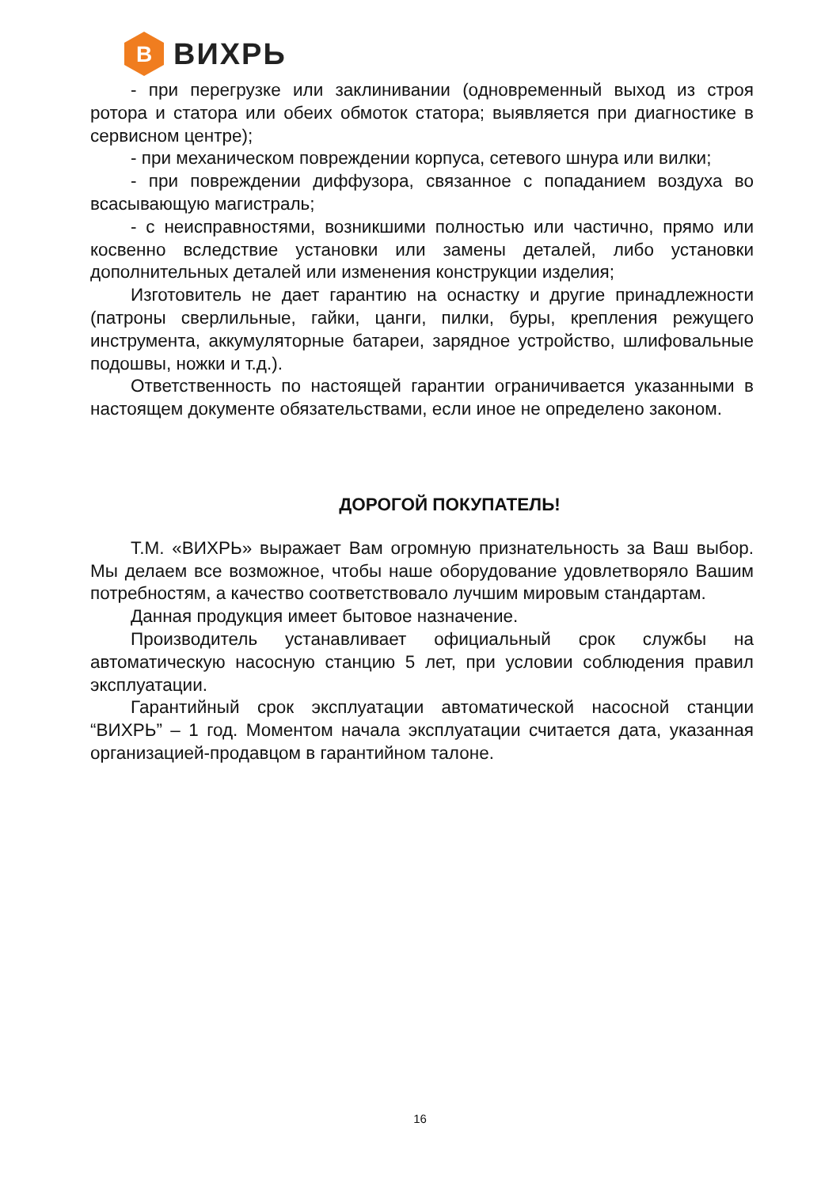В
ВИХРЬ
- при перегрузке или заклинивании (одновременный выход из строя ротора и статора или обеих обмоток статора; выявляется при диагностике в сервисном центре);
- при механическом повреждении корпуса, сетевого шнура или вилки;
- при повреждении диффузора, связанное с попаданием воздуха во всасывающую магистраль;
- с неисправностями, возникшими полностью или частично, прямо или косвенно вследствие установки или замены деталей, либо установки дополнительных деталей или изменения конструкции изделия;
Изготовитель не дает гарантию на оснастку и другие принадлежности (патроны сверлильные, гайки, цанги, пилки, буры, крепления режущего инструмента, аккумуляторные батареи, зарядное устройство, шлифовальные подошвы, ножки и т.д.).
Ответственность по настоящей гарантии ограничивается указанными в настоящем документе обязательствами, если иное не определено законом.
ДОРОГОЙ ПОКУПАТЕЛЬ!
Т.М. «ВИХРЬ» выражает Вам огромную признательность за Ваш выбор. Мы делаем все возможное, чтобы наше оборудование удовлетворяло Вашим потребностям, а качество соответствовало лучшим мировым стандартам.
Данная продукция имеет бытовое назначение.
Производитель устанавливает официальный срок службы на автоматическую насосную станцию 5 лет, при условии соблюдения правил эксплуатации.
Гарантийный срок эксплуатации автоматической насосной станции “ВИХРЬ” – 1 год. Моментом начала эксплуатации считается дата, указанная организацией-продавцом в гарантийном талоне.
16